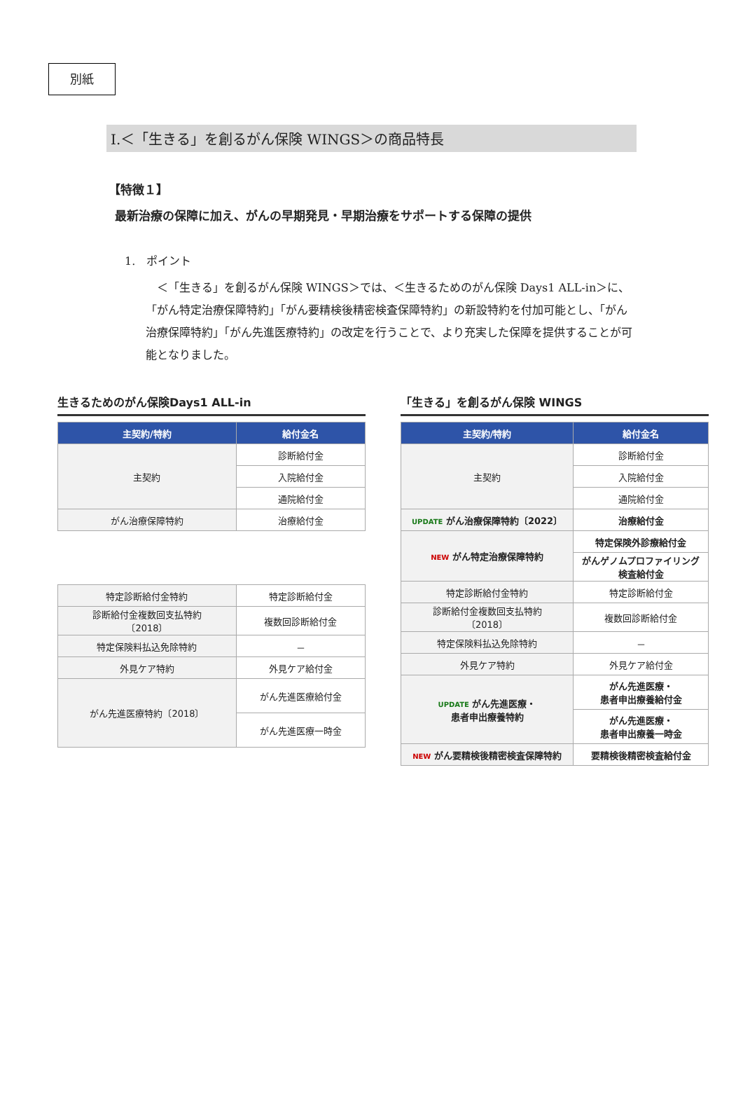別紙
Ⅰ.＜「生きる」を創るがん保険 WINGS＞の商品特長
【特徴１】
最新治療の保障に加え、がんの早期発見・早期治療をサポートする保障の提供
1.　ポイント
　＜「生きる」を創るがん保険 WINGS＞では、＜生きるためのがん保険 Days1 ALL-in＞に、「がん特定治療保障特約」「がん要精検後精密検査保障特約」の新設特約を付加可能とし、「がん治療保障特約」「がん先進医療特約」の改定を行うことで、より充実した保障を提供することが可能となりました。
生きるためのがん保険Days1 ALL-in
| 主契約/特約 | 給付金名 |
| --- | --- |
| 主契約 | 診断給付金 |
| | 入院給付金 |
| | 通院給付金 |
| がん治療保障特約 | 治療給付金 |
| 特定診断給付金特約 | 特定診断給付金 |
| 診断給付金複数回支払特約 〔2018〕 | 複数回診断給付金 |
| 特定保険料払込免除特約 | － |
| 外見ケア特約 | 外見ケア給付金 |
| がん先進医療特約〔2018〕 | がん先進医療給付金 |
| | がん先進医療一時金 |
「生きる」を創るがん保険 WINGS
| 主契約/特約 | 給付金名 |
| --- | --- |
| 主契約 | 診断給付金 |
| | 入院給付金 |
| | 通院給付金 |
| UPDATE がん治療保障特約〔2022〕 | 治療給付金 |
| NEW がん特定治療保障特約 | 特定保険外診療給付金 |
| | がんゲノムプロファイリング 検査給付金 |
| 特定診断給付金特約 | 特定診断給付金 |
| 診断給付金複数回支払特約 〔2018〕 | 複数回診断給付金 |
| 特定保険料払込免除特約 | － |
| 外見ケア特約 | 外見ケア給付金 |
| UPDATE がん先進医療・ 患者申出療養特約 | がん先進医療・ 患者申出療養給付金 |
| | がん先進医療・ 患者申出療養一時金 |
| NEW がん要精検後精密検査保障特約 | 要精検後精密検査給付金 |